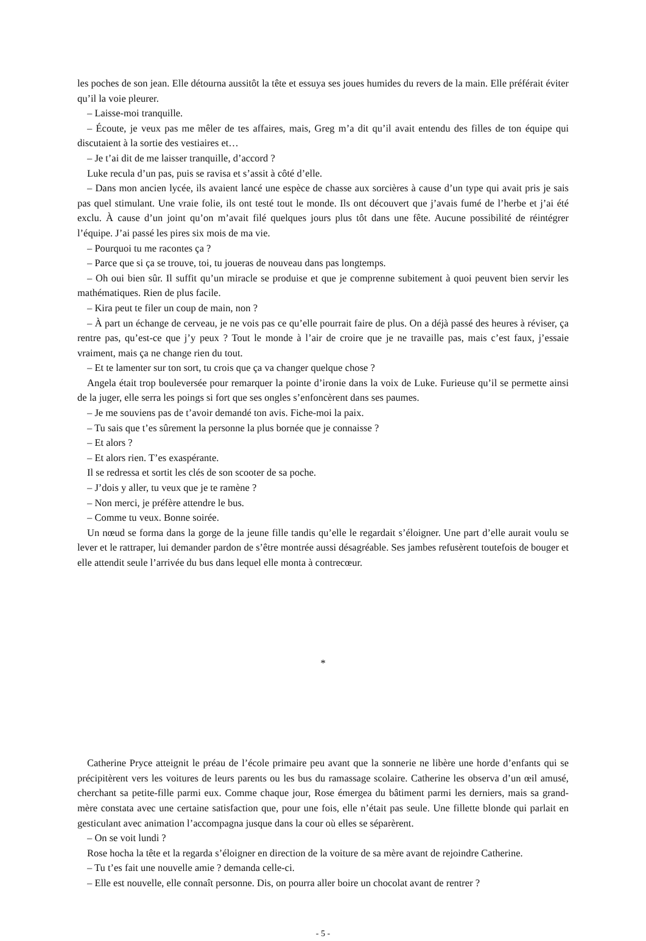les poches de son jean. Elle détourna aussitôt la tête et essuya ses joues humides du revers de la main. Elle préférait éviter qu’il la voie pleurer.
– Laisse-moi tranquille.
– Écoute, je veux pas me mêler de tes affaires, mais, Greg m’a dit qu’il avait entendu des filles de ton équipe qui discutaient à la sortie des vestiaires et…
– Je t’ai dit de me laisser tranquille, d’accord ?
Luke recula d’un pas, puis se ravisa et s’assit à côté d’elle.
– Dans mon ancien lycée, ils avaient lancé une espèce de chasse aux sorcières à cause d’un type qui avait pris je sais pas quel stimulant. Une vraie folie, ils ont testé tout le monde. Ils ont découvert que j’avais fumé de l’herbe et j’ai été exclu. À cause d’un joint qu’on m’avait filé quelques jours plus tôt dans une fête. Aucune possibilité de réintégrer l’équipe. J’ai passé les pires six mois de ma vie.
– Pourquoi tu me racontes ça ?
– Parce que si ça se trouve, toi, tu joueras de nouveau dans pas longtemps.
– Oh oui bien sûr. Il suffit qu’un miracle se produise et que je comprenne subitement à quoi peuvent bien servir les mathématiques. Rien de plus facile.
– Kira peut te filer un coup de main, non ?
– À part un échange de cerveau, je ne vois pas ce qu’elle pourrait faire de plus. On a déjà passé des heures à réviser, ça rentre pas, qu’est-ce que j’y peux ? Tout le monde à l’air de croire que je ne travaille pas, mais c’est faux, j’essaie vraiment, mais ça ne change rien du tout.
– Et te lamenter sur ton sort, tu crois que ça va changer quelque chose ?
Angela était trop bouleversée pour remarquer la pointe d’ironie dans la voix de Luke. Furieuse qu’il se permette ainsi de la juger, elle serra les poings si fort que ses ongles s’enfoncèrent dans ses paumes.
– Je me souviens pas de t’avoir demandé ton avis. Fiche-moi la paix.
– Tu sais que t’es sûrement la personne la plus bornée que je connaisse ?
– Et alors ?
– Et alors rien. T’es exaspérante.
Il se redressa et sortit les clés de son scooter de sa poche.
– J’dois y aller, tu veux que je te ramène ?
– Non merci, je préfère attendre le bus.
– Comme tu veux. Bonne soirée.
Un nœud se forma dans la gorge de la jeune fille tandis qu’elle le regardait s’éloigner. Une part d’elle aurait voulu se lever et le rattraper, lui demander pardon de s’être montrée aussi désagréable. Ses jambes refusèrent toutefois de bouger et elle attendit seule l’arrivée du bus dans lequel elle monta à contrecœur.
*
Catherine Pryce atteignit le préau de l’école primaire peu avant que la sonnerie ne libère une horde d’enfants qui se précipitèrent vers les voitures de leurs parents ou les bus du ramassage scolaire. Catherine les observa d’un œil amusé, cherchant sa petite-fille parmi eux. Comme chaque jour, Rose émergea du bâtiment parmi les derniers, mais sa grand-mère constata avec une certaine satisfaction que, pour une fois, elle n’était pas seule. Une fillette blonde qui parlait en gesticulant avec animation l’accompagna jusque dans la cour où elles se séparèrent.
– On se voit lundi ?
Rose hocha la tête et la regarda s’éloigner en direction de la voiture de sa mère avant de rejoindre Catherine.
– Tu t’es fait une nouvelle amie ? demanda celle-ci.
– Elle est nouvelle, elle connaît personne. Dis, on pourra aller boire un chocolat avant de rentrer ?
- 5 -